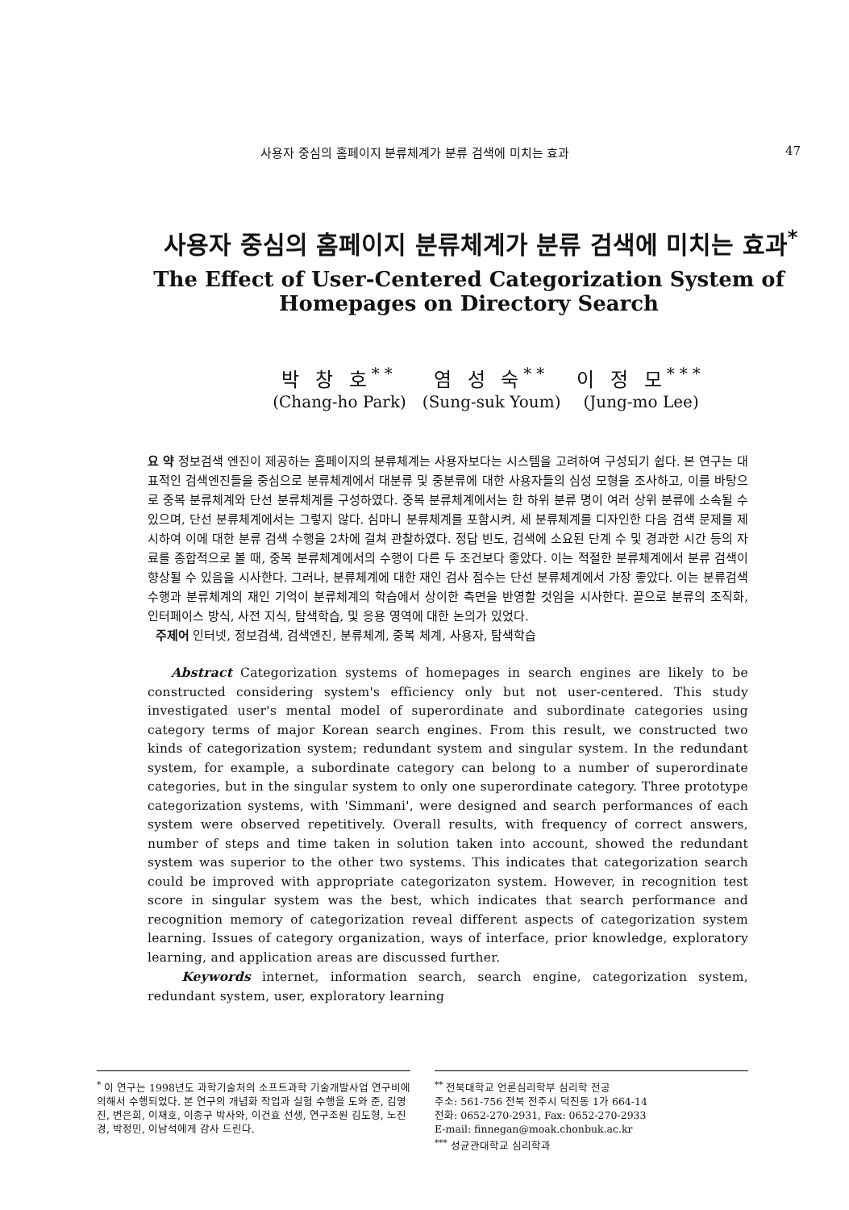사용자 중심의 홈페이지 분류체계가 분류 검색에 미치는 효과 47
사용자 중심의 홈페이지 분류체계가 분류 검색에 미치는 효과<sup>*</sup>
The Effect of User-Centered Categorization System of
Homepages on Directory Search
박 창 호<sup>**</sup>
(Chang-ho Park)
염 성 숙<sup>**</sup>
(Sung-suk Youm)
이 정 모<sup>***</sup>
(Jung-mo Lee)
요 약 정보검색 엔진이 제공하는 홈페이지의 분류체계는 사용자보다는 시스템을 고려하여 구성되기 쉽다. 본 연구는 대표적인 검색엔진들을 중심으로 분류체계에서 대분류 및 중분류에 대한 사용자들의 심성 모형을 조사하고, 이를 바탕으로 중복 분류체계와 단선 분류체계를 구성하였다. 중복 분류체계에서는 한 하위 분류 명이 여러 상위 분류에 소속될 수 있으며, 단선 분류체계에서는 그렇지 않다. 심마니 분류체계를 포함시켜, 세 분류체계를 디자인한 다음 검색 문제를 제시하여 이에 대한 분류 검색 수행을 2차에 걸쳐 관찰하였다. 정답 빈도, 검색에 소요된 단계 수 및 경과한 시간 등의 자료를 종합적으로 볼 때, 중복 분류체계에서의 수행이 다른 두 조건보다 좋았다. 이는 적절한 분류체계에서 분류 검색이 향상될 수 있음을 시사한다. 그러나, 분류체계에 대한 재인 검사 점수는 단선 분류체계에서 가장 좋았다. 이는 분류검색 수행과 분류체계의 재인 기억이 분류체계의 학습에서 상이한 측면을 반영할 것임을 시사한다. 끝으로 분류의 조직화, 인터페이스 방식, 사전 지식, 탐색학습, 및 응용 영역에 대한 논의가 있었다.
주제어 인터넷, 정보검색, 검색엔진, 분류체계, 중복 체계, 사용자, 탐색학습
Abstract Categorization systems of homepages in search engines are likely to be constructed considering system's efficiency only but not user-centered. This study investigated user's mental model of superordinate and subordinate categories using category terms of major Korean search engines. From this result, we constructed two kinds of categorization system; redundant system and singular system. In the redundant system, for example, a subordinate category can belong to a number of superordinate categories, but in the singular system to only one superordinate category. Three prototype categorization systems, with 'Simmani', were designed and search performances of each system were observed repetitively. Overall results, with frequency of correct answers, number of steps and time taken in solution taken into account, showed the redundant system was superior to the other two systems. This indicates that categorization search could be improved with appropriate categorizaton system. However, in recognition test score in singular system was the best, which indicates that search performance and recognition memory of categorization reveal different aspects of categorization system learning. Issues of category organization, ways of interface, prior knowledge, exploratory learning, and application areas are discussed further.
Keywords internet, information search, search engine, categorization system, redundant system, user, exploratory learning
<sup>*</sup> 이 연구는 1998년도 과학기술처의 소프트과학 기술개발사업 연구비에 의해서 수행되었다. 본 연구의 개념화 작업과 실험 수행을 도와 준, 김영진, 변은희, 이재호, 이종구 박사와, 이건효 선생, 연구조원 김도형, 노진경, 박정민, 이남석에게 감사 드린다.
<sup>**</sup> 전북대학교 언론심리학부 심리학 전공
주소: 561-756 전북 전주시 덕진동 1가 664-14
전화: 0652-270-2931, Fax: 0652-270-2933
E-mail: finnegan@moak.chonbuk.ac.kr
<sup>***</sup> 성균관대학교 심리학과